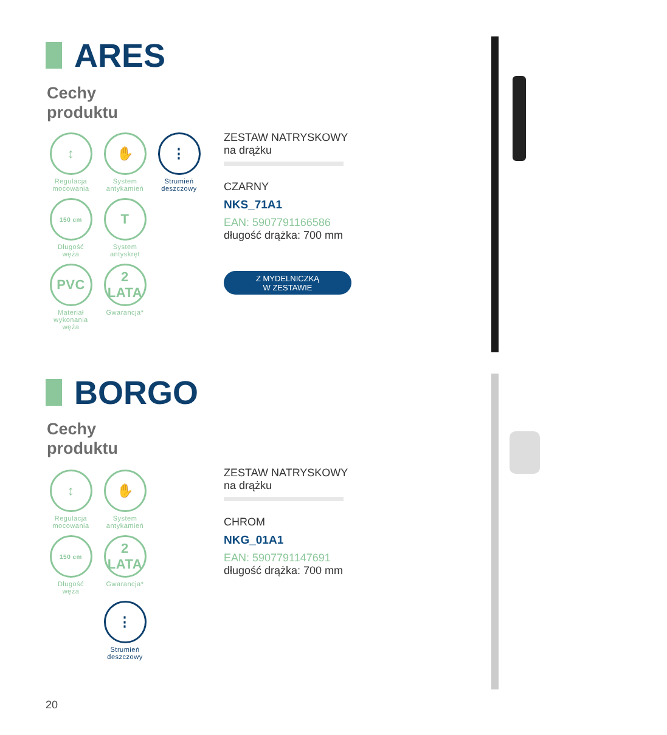ARES
Cechy
produktu
↕
Regulacja
mocowania
✋
System
antykamień
⋮
Strumień
deszczowy
150 cm
Długość
węża
T
System
antyskręt
PVC
Materiał
wykonania
węża
2
LATA
Gwarancja*
ZESTAW NATRYSKOWY
na drążku
CZARNY
NKS_71A1
EAN: 5907791166586
długość drążka: 700 mm
Z MYDELNICZKĄ
W ZESTAWIE
BORGO
Cechy
produktu
↕
Regulacja
mocowania
✋
System
antykamień
150 cm
Długość
węża
2
LATA
Gwarancja*
⋮
Strumień
deszczowy
ZESTAW NATRYSKOWY
na drążku
CHROM
NKG_01A1
EAN: 5907791147691
długość drążka: 700 mm
20